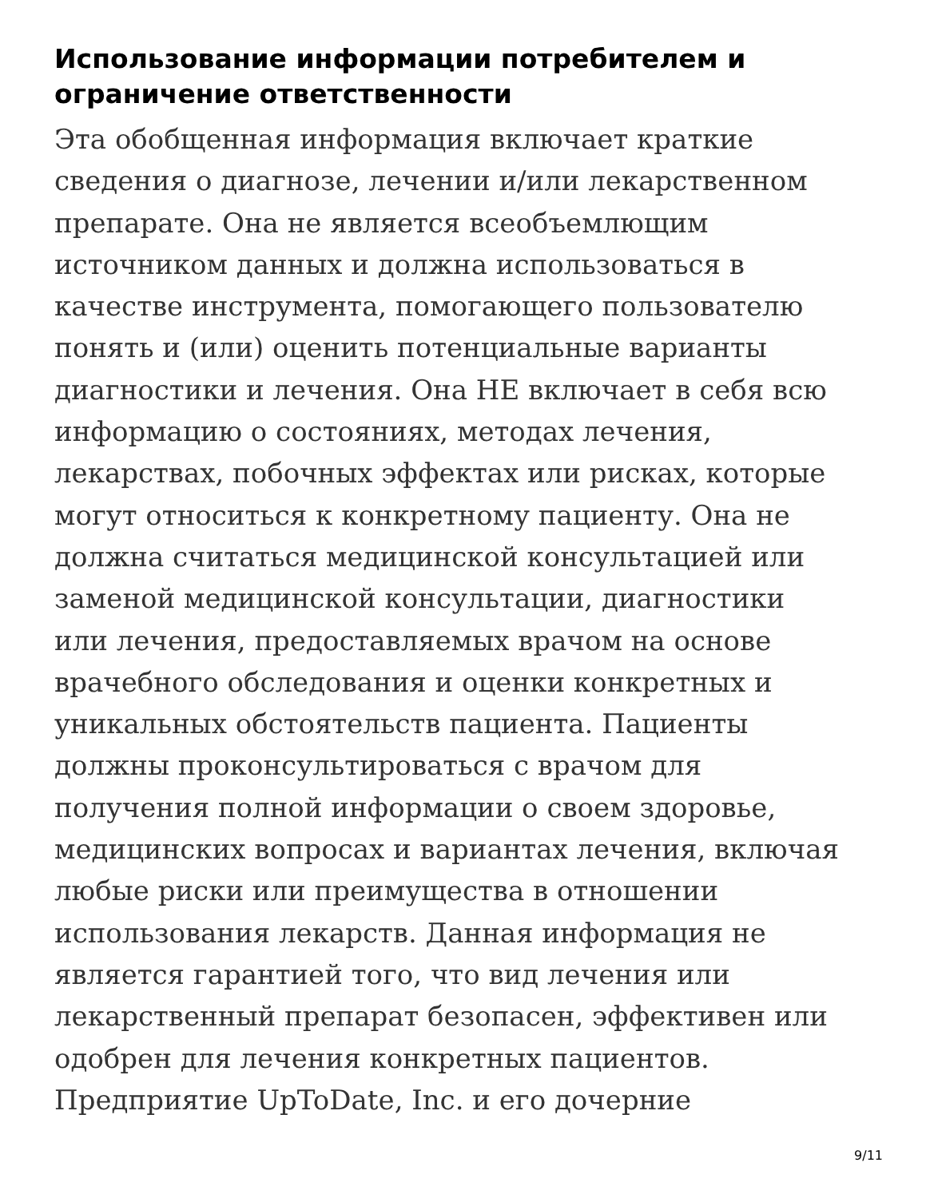Использование информации потребителем и ограничение ответственности
Эта обобщенная информация включает краткие
сведения о диагнозе, лечении и/или лекарственном
препарате. Она не является всеобъемлющим
источником данных и должна использоваться в
качестве инструмента, помогающего пользователю
понять и (или) оценить потенциальные варианты
диагностики и лечения. Она НЕ включает в себя всю
информацию о состояниях, методах лечения,
лекарствах, побочных эффектах или рисках, которые
могут относиться к конкретному пациенту. Она не
должна считаться медицинской консультацией или
заменой медицинской консультации, диагностики
или лечения, предоставляемых врачом на основе
врачебного обследования и оценки конкретных и
уникальных обстоятельств пациента. Пациенты
должны проконсультироваться с врачом для
получения полной информации о своем здоровье,
медицинских вопросах и вариантах лечения, включая
любые риски или преимущества в отношении
использования лекарств. Данная информация не
является гарантией того, что вид лечения или
лекарственный препарат безопасен, эффективен или
одобрен для лечения конкретных пациентов.
Предприятие UpToDate, Inc. и его дочерние
9/11